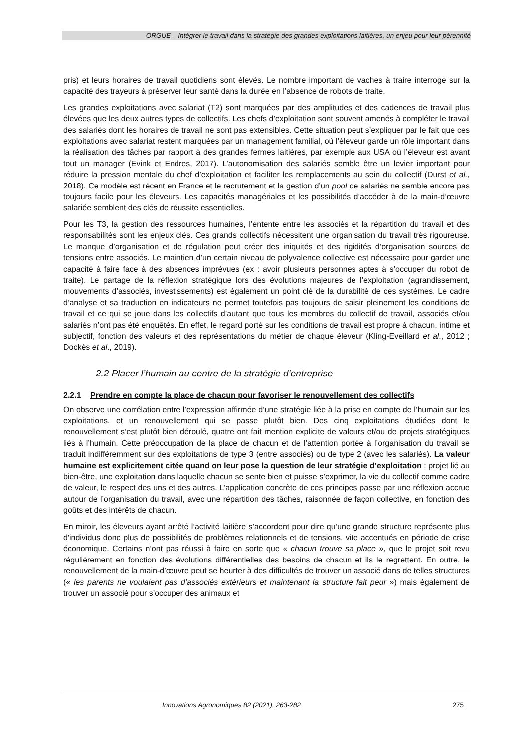ORGUE – Intégrer le travail dans la stratégie des grandes exploitations laitières, un enjeu pour leur pérennité
pris) et leurs horaires de travail quotidiens sont élevés. Le nombre important de vaches à traire interroge sur la capacité des trayeurs à préserver leur santé dans la durée en l’absence de robots de traite.
Les grandes exploitations avec salariat (T2) sont marquées par des amplitudes et des cadences de travail plus élevées que les deux autres types de collectifs. Les chefs d’exploitation sont souvent amenés à compléter le travail des salariés dont les horaires de travail ne sont pas extensibles. Cette situation peut s’expliquer par le fait que ces exploitations avec salariat restent marquées par un management familial, où l’éleveur garde un rôle important dans la réalisation des tâches par rapport à des grandes fermes laitières, par exemple aux USA où l’éleveur est avant tout un manager (Evink et Endres, 2017). L’autonomisation des salariés semble être un levier important pour réduire la pression mentale du chef d’exploitation et faciliter les remplacements au sein du collectif (Durst et al., 2018). Ce modèle est récent en France et le recrutement et la gestion d’un pool de salariés ne semble encore pas toujours facile pour les éleveurs. Les capacités managériales et les possibilités d’accéder à de la main-d’œuvre salariée semblent des clés de réussite essentielles.
Pour les T3, la gestion des ressources humaines, l’entente entre les associés et la répartition du travail et des responsabilités sont les enjeux clés. Ces grands collectifs nécessitent une organisation du travail très rigoureuse. Le manque d’organisation et de régulation peut créer des iniquités et des rigidités d’organisation sources de tensions entre associés. Le maintien d’un certain niveau de polyvalence collective est nécessaire pour garder une capacité à faire face à des absences imprévues (ex : avoir plusieurs personnes aptes à s’occuper du robot de traite). Le partage de la réflexion stratégique lors des évolutions majeures de l’exploitation (agrandissement, mouvements d’associés, investissements) est également un point clé de la durabilité de ces systèmes. Le cadre d’analyse et sa traduction en indicateurs ne permet toutefois pas toujours de saisir pleinement les conditions de travail et ce qui se joue dans les collectifs d’autant que tous les membres du collectif de travail, associés et/ou salariés n’ont pas été enquêtés. En effet, le regard porté sur les conditions de travail est propre à chacun, intime et subjectif, fonction des valeurs et des représentations du métier de chaque éleveur (Kling-Eveillard et al., 2012 ; Dockès et al., 2019).
2.2 Placer l’humain au centre de la stratégie d’entreprise
2.2.1 Prendre en compte la place de chacun pour favoriser le renouvellement des collectifs
On observe une corrélation entre l’expression affirmée d’une stratégie liée à la prise en compte de l’humain sur les exploitations, et un renouvellement qui se passe plutôt bien. Des cinq exploitations étudiées dont le renouvellement s’est plutôt bien déroulé, quatre ont fait mention explicite de valeurs et/ou de projets stratégiques liés à l’humain. Cette préoccupation de la place de chacun et de l’attention portée à l’organisation du travail se traduit indifféremment sur des exploitations de type 3 (entre associés) ou de type 2 (avec les salariés). La valeur humaine est explicitement citée quand on leur pose la question de leur stratégie d’exploitation : projet lié au bien-être, une exploitation dans laquelle chacun se sente bien et puisse s’exprimer, la vie du collectif comme cadre de valeur, le respect des uns et des autres. L’application concrète de ces principes passe par une réflexion accrue autour de l’organisation du travail, avec une répartition des tâches, raisonnée de façon collective, en fonction des goûts et des intérêts de chacun.
En miroir, les éleveurs ayant arrêté l’activité laitière s’accordent pour dire qu’une grande structure représente plus d'individus donc plus de possibilités de problèmes relationnels et de tensions, vite accentués en période de crise économique. Certains n’ont pas réussi à faire en sorte que « chacun trouve sa place », que le projet soit revu régulièrement en fonction des évolutions différentielles des besoins de chacun et ils le regrettent. En outre, le renouvellement de la main-d’œuvre peut se heurter à des difficultés de trouver un associé dans de telles structures (« les parents ne voulaient pas d’associés extérieurs et maintenant la structure fait peur ») mais également de trouver un associé pour s’occuper des animaux et
Innovations Agronomiques 82 (2021), 263-282 275